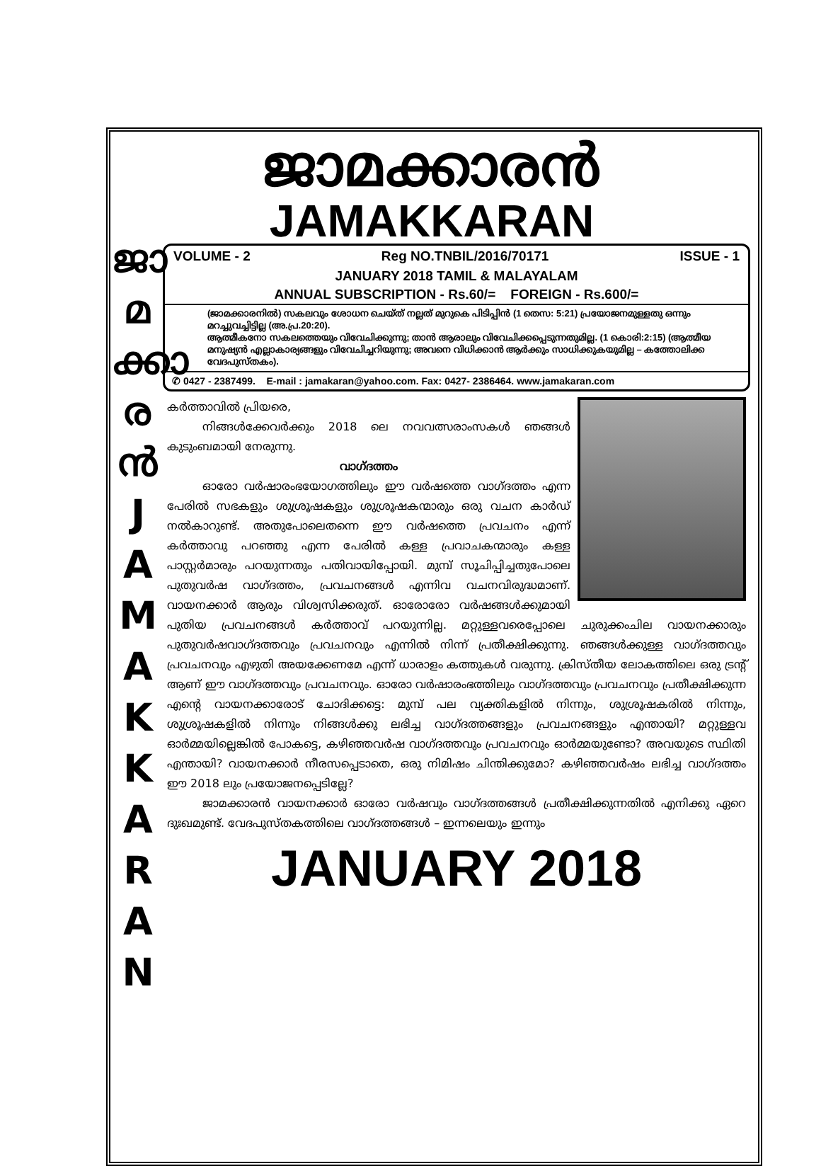ജാ
മ
ക്കാ
ര
ൻ
J
A
M
A
K
K
A
R
A
N
ജാമക്കാരൻ
JAMAKKARAN
VOLUME - 2 Reg NO.TNBIL/2016/70171 ISSUE - 1
JANUARY 2018 TAMIL & MALAYALAM
ANNUAL SUBSCRIPTION - Rs.60/= FOREIGN - Rs.600/=
(ജാമക്കാരനിൽ) സകലവും ശോധന ചെയ്ത് നല്ലത് മുറുകെ പിടിപ്പിൻ (1 തെസ: 5:21) പ്രയോജനമുള്ളതു ഒന്നും മറച്ചുവച്ചിട്ടില്ല (അ.പ്ര.20:20).
ആത്മീകനോ സകലത്തെയും വിവേചിക്കുന്നു; താൻ ആരാലും വിവേചിക്കപ്പെടുന്നതുമില്ല. (1 കൊരി:2:15) (ആത്മീയ മനുഷ്യൻ എല്ലാകാര്യങ്ങളും വിവേചിച്ചറിയുന്നു; അവനെ വിധിക്കാൻ ആർക്കും സാധിക്കുകയുമില്ല – കത്തോലിക്ക വേദപുസ്തകം).
✆ 0427 - 2387499. E-mail : jamakaran@yahoo.com. Fax: 0427- 2386464. www.jamakaran.com
കർത്താവിൽ പ്രിയരെ,
നിങ്ങൾക്കേവർക്കും 2018 ലെ നവവത്സരാംസകൾ ഞങ്ങൾ കുടുംബമായി നേരുന്നു.
വാഗ്ദത്തം
ഓരോ വർഷാരംഭയോഗത്തിലും ഈ വർഷത്തെ വാഗ്ദത്തം എന്ന പേരിൽ സഭകളും ശുശ്രൂഷകളും ശുശ്രൂഷകന്മാരും ഒരു വചന കാർഡ് നൽകാറുണ്ട്. അതുപോലെതന്നെ ഈ വർഷത്തെ പ്രവചനം എന്ന് കർത്താവു പറഞ്ഞു എന്ന പേരിൽ കള്ള പ്രവാചകന്മാരും കള്ള പാസ്റ്റർമാരും പറയുന്നതും പതിവായിപ്പോയി. മുമ്പ് സൂചിപ്പിച്ചതുപോലെ പുതുവർഷ വാഗ്ദത്തം, പ്രവചനങ്ങൾ എന്നിവ വചനവിരുദ്ധമാണ്. വായനക്കാർ ആരും വിശ്വസിക്കരുത്. ഓരോരോ വർഷങ്ങൾക്കുമായി പുതിയ പ്രവചനങ്ങൾ കർത്താവ് പറയുന്നില്ല. മറ്റുള്ളവരെപ്പോലെ ചുരുക്കംചില വായനക്കാരും പുതുവർഷവാഗ്ദത്തവും പ്രവചനവും എന്നിൽ നിന്ന് പ്രതീക്ഷിക്കുന്നു. ഞങ്ങൾക്കുള്ള വാഗ്ദത്തവും പ്രവചനവും എഴുതി അയക്കേണമേ എന്ന് ധാരാളം കത്തുകൾ വരുന്നു. ക്രിസ്തീയ ലോകത്തിലെ ഒരു ട്രന്റ് ആണ് ഈ വാഗ്ദത്തവും പ്രവചനവും. ഓരോ വർഷാരംഭത്തിലും വാഗ്ദത്തവും പ്രവചനവും പ്രതീക്ഷിക്കുന്ന എന്റെ വായനക്കാരോട് ചോദിക്കട്ടെ: മുമ്പ് പല വ്യക്തികളിൽ നിന്നും, ശുശ്രൂഷകരിൽ നിന്നും, ശുശ്രൂഷകളിൽ നിന്നും നിങ്ങൾക്കു ലഭിച്ച വാഗ്ദത്തങ്ങളും പ്രവചനങ്ങളും എന്തായി? മറ്റുള്ളവ ഓർമ്മയില്ലെങ്കിൽ പോകട്ടെ, കഴിഞ്ഞവർഷ വാഗ്ദത്തവും പ്രവചനവും ഓർമ്മയുണ്ടോ? അവയുടെ സ്ഥിതി എന്തായി? വായനക്കാർ നീരസപ്പെടാതെ, ഒരു നിമിഷം ചിന്തിക്കുമോ? കഴിഞ്ഞവർഷം ലഭിച്ച വാഗ്ദത്തം ഈ 2018 ലും പ്രയോജനപ്പെടില്ലേ?
ജാമക്കാരൻ വായനക്കാർ ഓരോ വർഷവും വാഗ്ദത്തങ്ങൾ പ്രതീക്ഷിക്കുന്നതിൽ എനിക്കു ഏറെ ദുഃഖമുണ്ട്. വേദപുസ്തകത്തിലെ വാഗ്ദത്തങ്ങൾ – ഇന്നലെയും ഇന്നും
JANUARY 2018